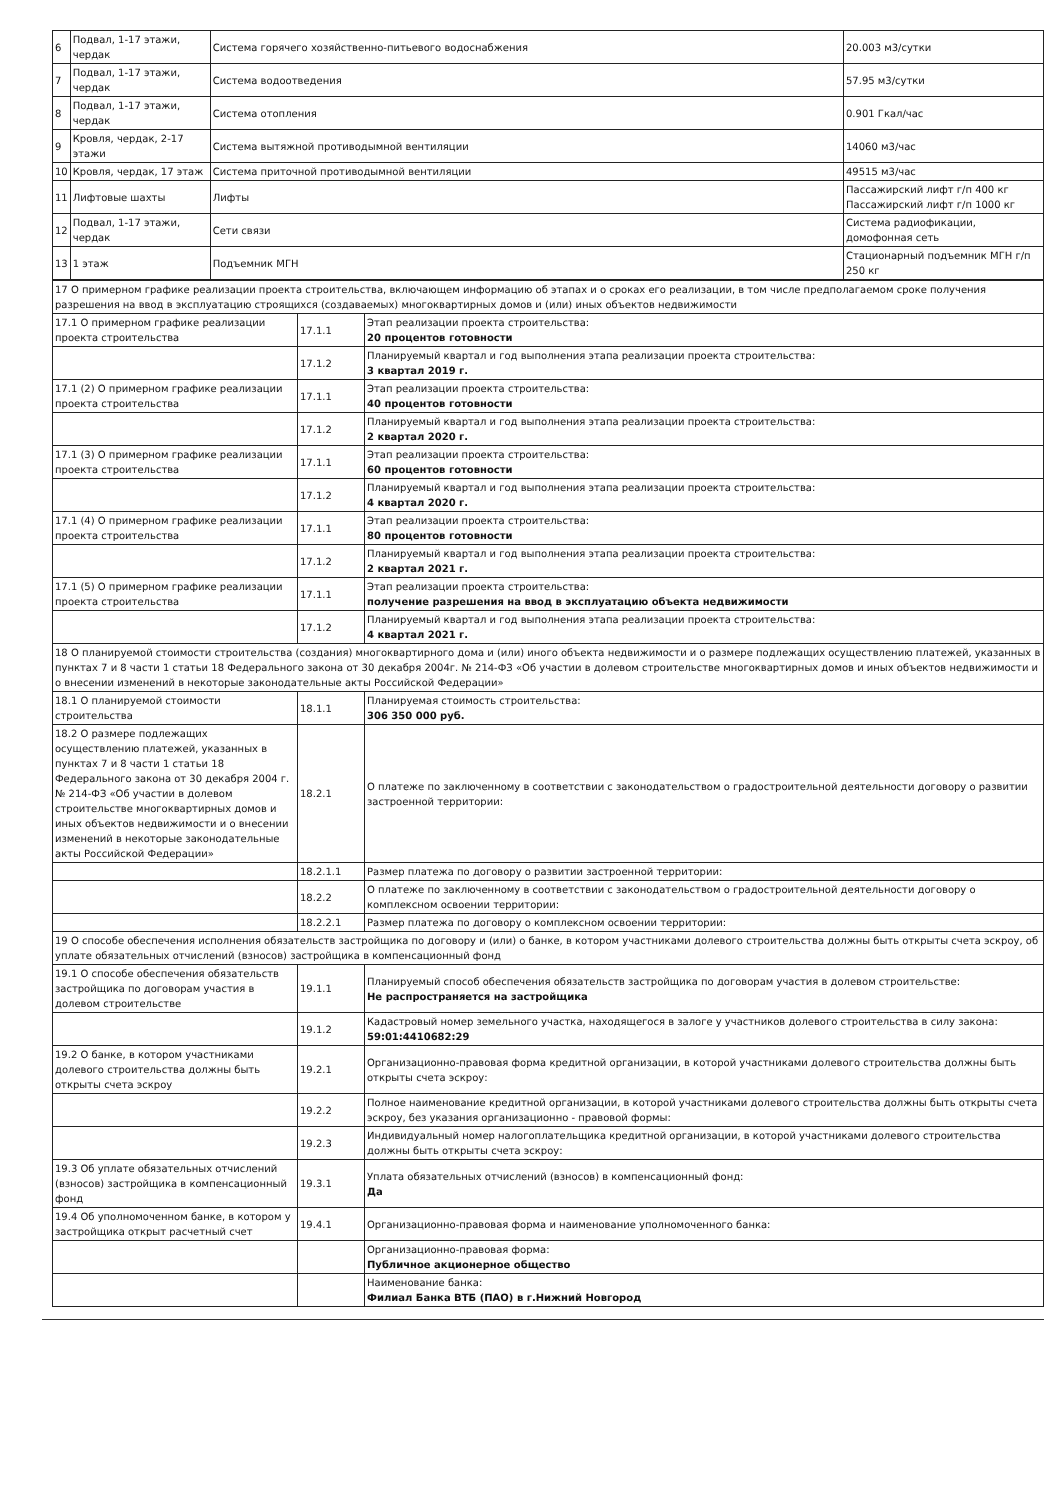| 6 | Подвал, 1-17 этажи, чердак | Система горячего хозяйственно-питьевого водоснабжения | 20.003 м3/сутки |
| 7 | Подвал, 1-17 этажи, чердак | Система водоотведения | 57.95 м3/сутки |
| 8 | Подвал, 1-17 этажи, чердак | Система отопления | 0.901 Гкал/час |
| 9 | Кровля, чердак, 2-17 этажи | Система вытяжной противодымной вентиляции | 14060 м3/час |
| 10 | Кровля, чердак, 17 этаж | Система приточной противодымной вентиляции | 49515 м3/час |
| 11 | Лифтовые шахты | Лифты | Пассажирский лифт г/п 400 кг Пассажирский лифт г/п 1000 кг |
| 12 | Подвал, 1-17 этажи, чердак | Сети связи | Система радиофикации, домофонная сеть |
| 13 | 1 этаж | Подъемник МГН | Стационарный подъемник МГН г/п 250 кг |
| 17 О примерном графике реализации проекта строительства, включающем информацию об этапах и о сроках его реализации, в том числе предполагаемом сроке получения разрешения на ввод в эксплуатацию строящихся (создаваемых) многоквартирных домов и (или) иных объектов недвижимости | | |
| 17.1 О примерном графике реализации проекта строительства | 17.1.1 | Этап реализации проекта строительства: 20 процентов готовности |
| | 17.1.2 | Планируемый квартал и год выполнения этапа реализации проекта строительства: 3 квартал 2019 г. |
| 17.1 (2) О примерном графике реализации проекта строительства | 17.1.1 | Этап реализации проекта строительства: 40 процентов готовности |
| | 17.1.2 | Планируемый квартал и год выполнения этапа реализации проекта строительства: 2 квартал 2020 г. |
| 17.1 (3) О примерном графике реализации проекта строительства | 17.1.1 | Этап реализации проекта строительства: 60 процентов готовности |
| | 17.1.2 | Планируемый квартал и год выполнения этапа реализации проекта строительства: 4 квартал 2020 г. |
| 17.1 (4) О примерном графике реализации проекта строительства | 17.1.1 | Этап реализации проекта строительства: 80 процентов готовности |
| | 17.1.2 | Планируемый квартал и год выполнения этапа реализации проекта строительства: 2 квартал 2021 г. |
| 17.1 (5) О примерном графике реализации проекта строительства | 17.1.1 | Этап реализации проекта строительства: получение разрешения на ввод в эксплуатацию объекта недвижимости |
| | 17.1.2 | Планируемый квартал и год выполнения этапа реализации проекта строительства: 4 квартал 2021 г. |
| 18 О планируемой стоимости строительства (создания) многоквартирного дома и (или) иного объекта недвижимости и о размере подлежащих осуществлению платежей, указанных в пунктах 7 и 8 части 1 статьи 18 Федерального закона от 30 декабря 2004г. № 214-ФЗ «Об участии в долевом строительстве многоквартирных домов и иных объектов недвижимости и о внесении изменений в некоторые законодательные акты Российской Федерации» | | |
| 18.1 О планируемой стоимости строительства | 18.1.1 | Планируемая стоимость строительства: 306 350 000 руб. |
| 18.2 О размере подлежащих осуществлению платежей, указанных в пунктах 7 и 8 части 1 статьи 18 Федерального закона от 30 декабря 2004 г. № 214-ФЗ «Об участии в долевом строительстве многоквартирных домов и иных объектов недвижимости и о внесении изменений в некоторые законодательные акты Российской Федерации» | 18.2.1 | О платеже по заключенному в соответствии с законодательством о градостроительной деятельности договору о развитии застроенной территории: |
| | 18.2.1.1 | Размер платежа по договору о развитии застроенной территории: |
| | 18.2.2 | О платеже по заключенному в соответствии с законодательством о градостроительной деятельности договору о комплексном освоении территории: |
| | 18.2.2.1 | Размер платежа по договору о комплексном освоении территории: |
| 19 О способе обеспечения исполнения обязательств застройщика по договору и (или) о банке, в котором участниками долевого строительства должны быть открыты счета эскроу, об уплате обязательных отчислений (взносов) застройщика в компенсационный фонд | | |
| 19.1 О способе обеспечения обязательств застройщика по договорам участия в долевом строительстве | 19.1.1 | Планируемый способ обеспечения обязательств застройщика по договорам участия в долевом строительстве: Не распространяется на застройщика |
| | 19.1.2 | Кадастровый номер земельного участка, находящегося в залоге у участников долевого строительства в силу закона: 59:01:4410682:29 |
| 19.2 О банке, в котором участниками долевого строительства должны быть открыты счета эскроу | 19.2.1 | Организационно-правовая форма кредитной организации, в которой участниками долевого строительства должны быть открыты счета эскроу: |
| | 19.2.2 | Полное наименование кредитной организации, в которой участниками долевого строительства должны быть открыты счета эскроу, без указания организационно - правовой формы: |
| | 19.2.3 | Индивидуальный номер налогоплательщика кредитной организации, в которой участниками долевого строительства должны быть открыты счета эскроу: |
| 19.3 Об уплате обязательных отчислений (взносов) застройщика в компенсационный фонд | 19.3.1 | Уплата обязательных отчислений (взносов) в компенсационный фонд: Да |
| 19.4 Об уполномоченном банке, в котором у застройщика открыт расчетный счет | 19.4.1 | Организационно-правовая форма и наименование уполномоченного банка: |
| | | Организационно-правовая форма: Публичное акционерное общество |
| | | Наименование банка: Филиал Банка ВТБ (ПАО) в г.Нижний Новгород |